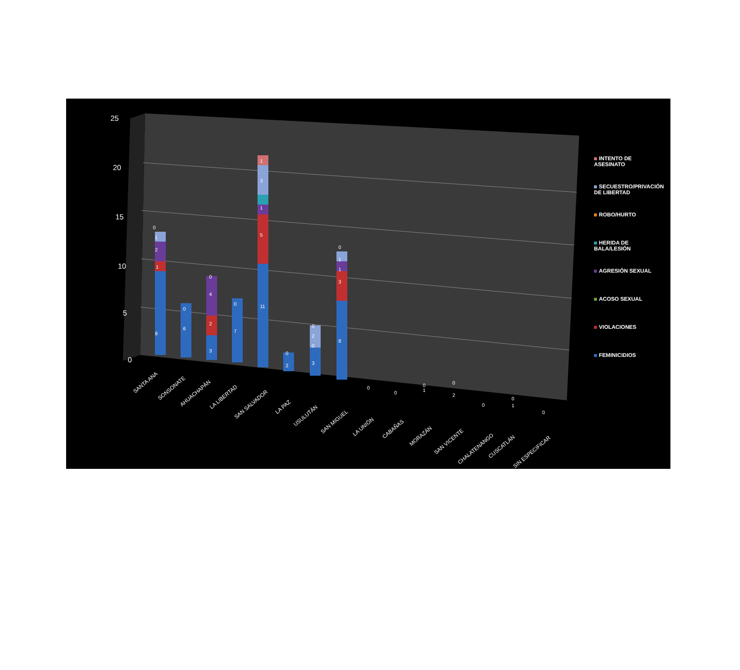25
20
15
10
5
0
9
1
2
1
0
6
0
3
2
4
0
7
0
11
5
1
3
1
2
0
3
0
2
0
8
3
1
1
0
0
0
1
0
2
0
0
1
0
0
SANTA ANA
SONSONATE
AHUACHAPÁN
LA LIBERTAD
SAN SALVADOR
LA PAZ
USULUTÁN
SAN MIGUEL
LA UNIÓN
CABAÑAS
MORAZÁN
SAN VICENTE
CHALATENANGO
CUSCATLÁN
SIN ESPECIFICAR
INTENTO DE
ASESINATO
SECUESTRO/PRIVACIÓN
DE LIBERTAD
ROBO/HURTO
HERIDA DE
BALA/LESIÓN
AGRESIÓN SEXUAL
ACOSO SEXUAL
VIOLACIONES
FEMINICIDIOS